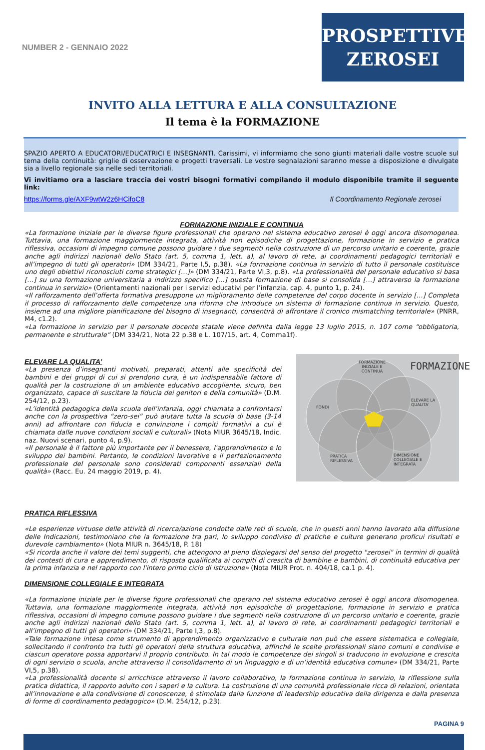NUMBER 2 - GENNAIO 2022
PROSPETTIVE
ZEROSEI
INVITO ALLA LETTURA E ALLA CONSULTAZIONE
Il tema è la FORMAZIONE
SPAZIO APERTO A EDUCATORI/EDUCATRICI E INSEGNANTI. Carissimi, vi informiamo che sono giunti materiali dalle vostre scuole sul tema della continuità: griglie di osservazione e progetti traversali. Le vostre segnalazioni saranno messe a disposizione e divulgate sia a livello regionale sia nelle sedi territoriali.
Vi invitiamo ora a lasciare traccia dei vostri bisogni formativi compilando il modulo disponibile tramite il seguente link:
https://forms.gle/AXF9wtW2z6HCifoC8 Il Coordinamento Regionale zerosei
FORMAZIONE INIZIALE E CONTINUA
«La formazione iniziale per le diverse figure professionali che operano nel sistema educativo zerosei è oggi ancora disomogenea. Tuttavia, una formazione maggiormente integrata, attività non episodiche di progettazione, formazione in servizio e pratica riflessiva, occasioni di impegno comune possono guidare i due segmenti nella costruzione di un percorso unitario e coerente, grazie anche agli indirizzi nazionali dello Stato (art. 5, comma 1, lett. a), al lavoro di rete, ai coordinamenti pedagogici territoriali e all’impegno di tutti gli operatori» (DM 334/21, Parte I,5, p.38). «La formazione continua in servizio di tutto il personale costituisce uno degli obiettivi riconosciuti come strategici […]» (DM 334/21, Parte VI,3, p.8). «La professionalità del personale educativo si basa […] su una formazione universitaria a indirizzo specifico […] questa formazione di base si consolida […] attraverso la formazione continua in servizio» (Orientamenti nazionali per i servizi educativi per l’infanzia, cap. 4, punto 1, p. 24).
«Il rafforzamento dell’offerta formativa presuppone un miglioramento delle competenze del corpo docente in servizio […] Completa il processo di rafforzamento delle competenze una riforma che introduce un sistema di formazione continua in servizio. Questo, insieme ad una migliore pianificazione del bisogno di insegnanti, consentirà di affrontare il cronico mismatching territoriale» (PNRR, M4, c1.2).
«La formazione in servizio per il personale docente statale viene definita dalla legge 13 luglio 2015, n. 107 come “obbligatoria, permanente e strutturale” (DM 334/21, Nota 22 p.38 e L. 107/15, art. 4, Comma1f).
ELEVARE LA QUALITA’
«La presenza d’insegnanti motivati, preparati, attenti alle specificità dei bambini e dei gruppi di cui si prendono cura, è un indispensabile fattore di qualità per la costruzione di un ambiente educativo accogliente, sicuro, ben organizzato, capace di suscitare la fiducia dei genitori e della comunità» (D.M. 254/12, p.23).
«L’identità pedagogica della scuola dell’infanzia, oggi chiamata a confrontarsi anche con la prospettiva “zero-sei” può aiutare tutta la scuola di base (3-14 anni) ad affrontare con fiducia e convinzione i compiti formativi a cui è chiamata dalle nuove condizioni sociali e culturali» (Nota MIUR 3645/18, Indic. naz. Nuovi scenari, punto 4, p.9).
«Il personale è il fattore più importante per il benessere, l'apprendimento e lo sviluppo dei bambini. Pertanto, le condizioni lavorative e il perfezionamento professionale del personale sono considerati componenti essenziali della qualità» (Racc. Eu. 24 maggio 2019, p. 4).
FORMAZIONE
INIZIALE E
CONTINUA
FORMAZIONE
FONDI
ELEVARE LA
QUALITA'
PRATICA
RIFLESSIVA
DIMENSIONE
COLLEGIALE E
INTEGRATA
PRATICA RIFLESSIVA
«Le esperienze virtuose delle attività di ricerca/azione condotte dalle reti di scuole, che in questi anni hanno lavorato alla diffusione delle Indicazioni, testimoniano che la formazione tra pari, lo sviluppo condiviso di pratiche e culture generano proficui risultati e durevole cambiamento» (Nota MIUR n. 3645/18, P. 18)
«Si ricorda anche il valore dei temi suggeriti, che attengono al pieno dispiegarsi del senso del progetto "zerosei" in termini di qualità dei contesti di cura e apprendimento, di risposta qualificata ai compiti di crescita di bambine e bambini, di continuità educativa per la prima infanzia e nel rapporto con l'intero primo ciclo di istruzione» (Nota MIUR Prot. n. 404/18, ca.1 p. 4).
DIMENSIONE COLLEGIALE E INTEGRATA
«La formazione iniziale per le diverse figure professionali che operano nel sistema educativo zerosei è oggi ancora disomogenea. Tuttavia, una formazione maggiormente integrata, attività non episodiche di progettazione, formazione in servizio e pratica riflessiva, occasioni di impegno comune possono guidare i due segmenti nella costruzione di un percorso unitario e coerente, grazie anche agli indirizzi nazionali dello Stato (art. 5, comma 1, lett. a), al lavoro di rete, ai coordinamenti pedagogici territoriali e all’impegno di tutti gli operatori» (DM 334/21, Parte I,3, p.8).
«Tale formazione intesa come strumento di apprendimento organizzativo e culturale non può che essere sistematica e collegiale, sollecitando il confronto tra tutti gli operatori della struttura educativa, affinché le scelte professionali siano comuni e condivise e ciascun operatore possa apportarvi il proprio contributo. In tal modo le competenze dei singoli si traducono in evoluzione e crescita di ogni servizio o scuola, anche attraverso il consolidamento di un linguaggio e di un’identità educativa comune» (DM 334/21, Parte VI,5, p.38).
«La professionalità docente si arricchisce attraverso il lavoro collaborativo, la formazione continua in servizio, la riflessione sulla pratica didattica, il rapporto adulto con i saperi e la cultura. La costruzione di una comunità professionale ricca di relazioni, orientata all’innovazione e alla condivisione di conoscenze, è stimolata dalla funzione di leadership educativa della dirigenza e dalla presenza di forme di coordinamento pedagogico» (D.M. 254/12, p.23).
PAGINA 9